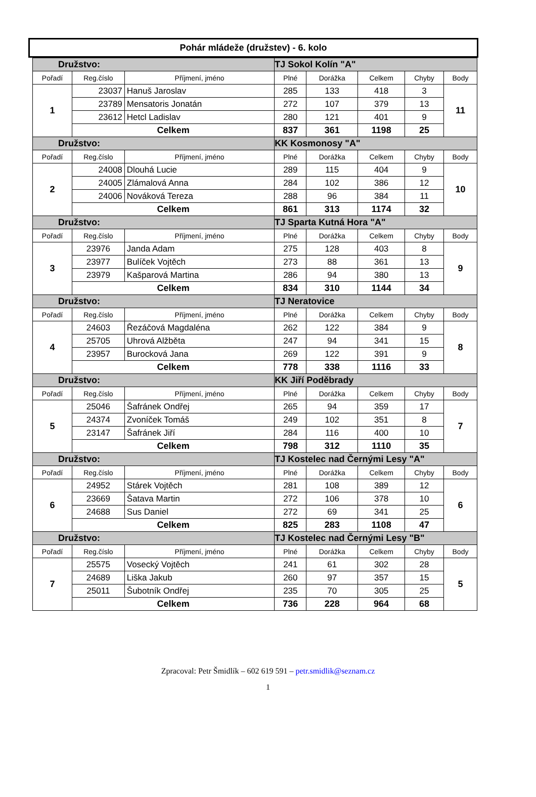Pohár mládeže (družstev) - 6. kolo
| Družstvo: | | | TJ Sokol Kolín "A" | | | | |
| --- | --- | --- | --- | --- | --- | --- | --- |
| Pořadí | Reg.číslo | Příjmení, jméno | Plné | Dorážka | Celkem | Chyby | Body |
| 1 | 23037 | Hanuš Jaroslav | 285 | 133 | 418 | 3 | 11 |
| | 23789 | Mensatoris Jonatán | 272 | 107 | 379 | 13 | |
| | 23612 | Hetcl Ladislav | 280 | 121 | 401 | 9 | |
| | Celkem | | 837 | 361 | 1198 | 25 | |
| Družstvo: | | | KK Kosmonosy "A" | | | | |
| Pořadí | Reg.číslo | Příjmení, jméno | Plné | Dorážka | Celkem | Chyby | Body |
| 2 | 24008 | Dlouhá Lucie | 289 | 115 | 404 | 9 | 10 |
| | 24005 | Zlámalová Anna | 284 | 102 | 386 | 12 | |
| | 24006 | Nováková Tereza | 288 | 96 | 384 | 11 | |
| | Celkem | | 861 | 313 | 1174 | 32 | |
| Družstvo: | | | TJ Sparta Kutná Hora "A" | | | | |
| Pořadí | Reg.číslo | Příjmení, jméno | Plné | Dorážka | Celkem | Chyby | Body |
| 3 | 23976 | Janda Adam | 275 | 128 | 403 | 8 | 9 |
| | 23977 | Bulíček Vojtěch | 273 | 88 | 361 | 13 | |
| | 23979 | Kašparová Martina | 286 | 94 | 380 | 13 | |
| | Celkem | | 834 | 310 | 1144 | 34 | |
| Družstvo: | | | TJ Neratovice | | | | |
| Pořadí | Reg.číslo | Příjmení, jméno | Plné | Dorážka | Celkem | Chyby | Body |
| 4 | 24603 | Řezáčová Magdaléna | 262 | 122 | 384 | 9 | 8 |
| | 25705 | Uhrová Alžběta | 247 | 94 | 341 | 15 | |
| | 23957 | Burocková Jana | 269 | 122 | 391 | 9 | |
| | Celkem | | 778 | 338 | 1116 | 33 | |
| Družstvo: | | | KK Jiří Poděbrady | | | | |
| Pořadí | Reg.číslo | Příjmení, jméno | Plné | Dorážka | Celkem | Chyby | Body |
| 5 | 25046 | Šafránek Ondřej | 265 | 94 | 359 | 17 | 7 |
| | 24374 | Zvoníček Tomáš | 249 | 102 | 351 | 8 | |
| | 23147 | Šafránek Jiří | 284 | 116 | 400 | 10 | |
| | Celkem | | 798 | 312 | 1110 | 35 | |
| Družstvo: | | | TJ Kostelec nad Černými Lesy "A" | | | | |
| Pořadí | Reg.číslo | Příjmení, jméno | Plné | Dorážka | Celkem | Chyby | Body |
| 6 | 24952 | Stárek Vojtěch | 281 | 108 | 389 | 12 | 6 |
| | 23669 | Šatava Martin | 272 | 106 | 378 | 10 | |
| | 24688 | Sus Daniel | 272 | 69 | 341 | 25 | |
| | Celkem | | 825 | 283 | 1108 | 47 | |
| Družstvo: | | | TJ Kostelec nad Černými Lesy "B" | | | | |
| Pořadí | Reg.číslo | Příjmení, jméno | Plné | Dorážka | Celkem | Chyby | Body |
| 7 | 25575 | Vosecký Vojtěch | 241 | 61 | 302 | 28 | 5 |
| | 24689 | Liška Jakub | 260 | 97 | 357 | 15 | |
| | 25011 | Šubotník Ondřej | 235 | 70 | 305 | 25 | |
| | Celkem | | 736 | 228 | 964 | 68 | |
Zpracoval: Petr Šmidlík – 602 619 591 – petr.smidlik@seznam.cz
1